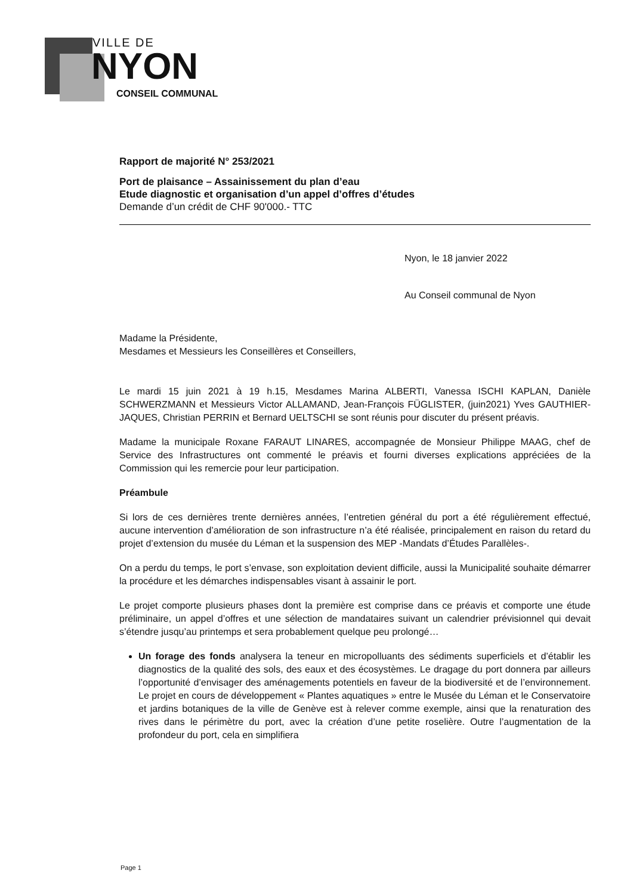VILLE DE
NYON
CONSEIL COMMUNAL
Rapport de majorité N° 253/2021
Port de plaisance – Assainissement du plan d’eau
Etude diagnostic et organisation d’un appel d’offres d’études
Demande d’un crédit de CHF 90'000.- TTC
Nyon, le 18 janvier 2022
Au Conseil communal de Nyon
Madame la Présidente,
Mesdames et Messieurs les Conseillères et Conseillers,
Le mardi 15 juin 2021 à 19 h.15, Mesdames Marina ALBERTI, Vanessa ISCHI KAPLAN, Danièle SCHWERZMANN et Messieurs Victor ALLAMAND, Jean-François FÜGLISTER, (juin2021) Yves GAUTHIER-JAQUES, Christian PERRIN et Bernard UELTSCHI se sont réunis pour discuter du présent préavis.
Madame la municipale Roxane FARAUT LINARES, accompagnée de Monsieur Philippe MAAG, chef de Service des Infrastructures ont commenté le préavis et fourni diverses explications appréciées de la Commission qui les remercie pour leur participation.
Préambule
Si lors de ces dernières trente dernières années, l’entretien général du port a été régulièrement effectué, aucune intervention d’amélioration de son infrastructure n’a été réalisée, principalement en raison du retard du projet d’extension du musée du Léman et la suspension des MEP -Mandats d’Études Parallèles-.
On a perdu du temps, le port s’envase, son exploitation devient difficile, aussi la Municipalité souhaite démarrer la procédure et les démarches indispensables visant à assainir le port.
Le projet comporte plusieurs phases dont la première est comprise dans ce préavis et comporte une étude préliminaire, un appel d’offres et une sélection de mandataires suivant un calendrier prévisionnel qui devait s’étendre jusqu’au printemps et sera probablement quelque peu prolongé…
Un forage des fonds analysera la teneur en micropolluants des sédiments superficiels et d’établir les diagnostics de la qualité des sols, des eaux et des écosystèmes. Le dragage du port donnera par ailleurs l’opportunité d’envisager des aménagements potentiels en faveur de la biodiversité et de l’environnement. Le projet en cours de développement « Plantes aquatiques » entre le Musée du Léman et le Conservatoire et jardins botaniques de la ville de Genève est à relever comme exemple, ainsi que la renaturation des rives dans le périmètre du port, avec la création d’une petite roselière. Outre l’augmentation de la profondeur du port, cela en simplifiera
Page 1